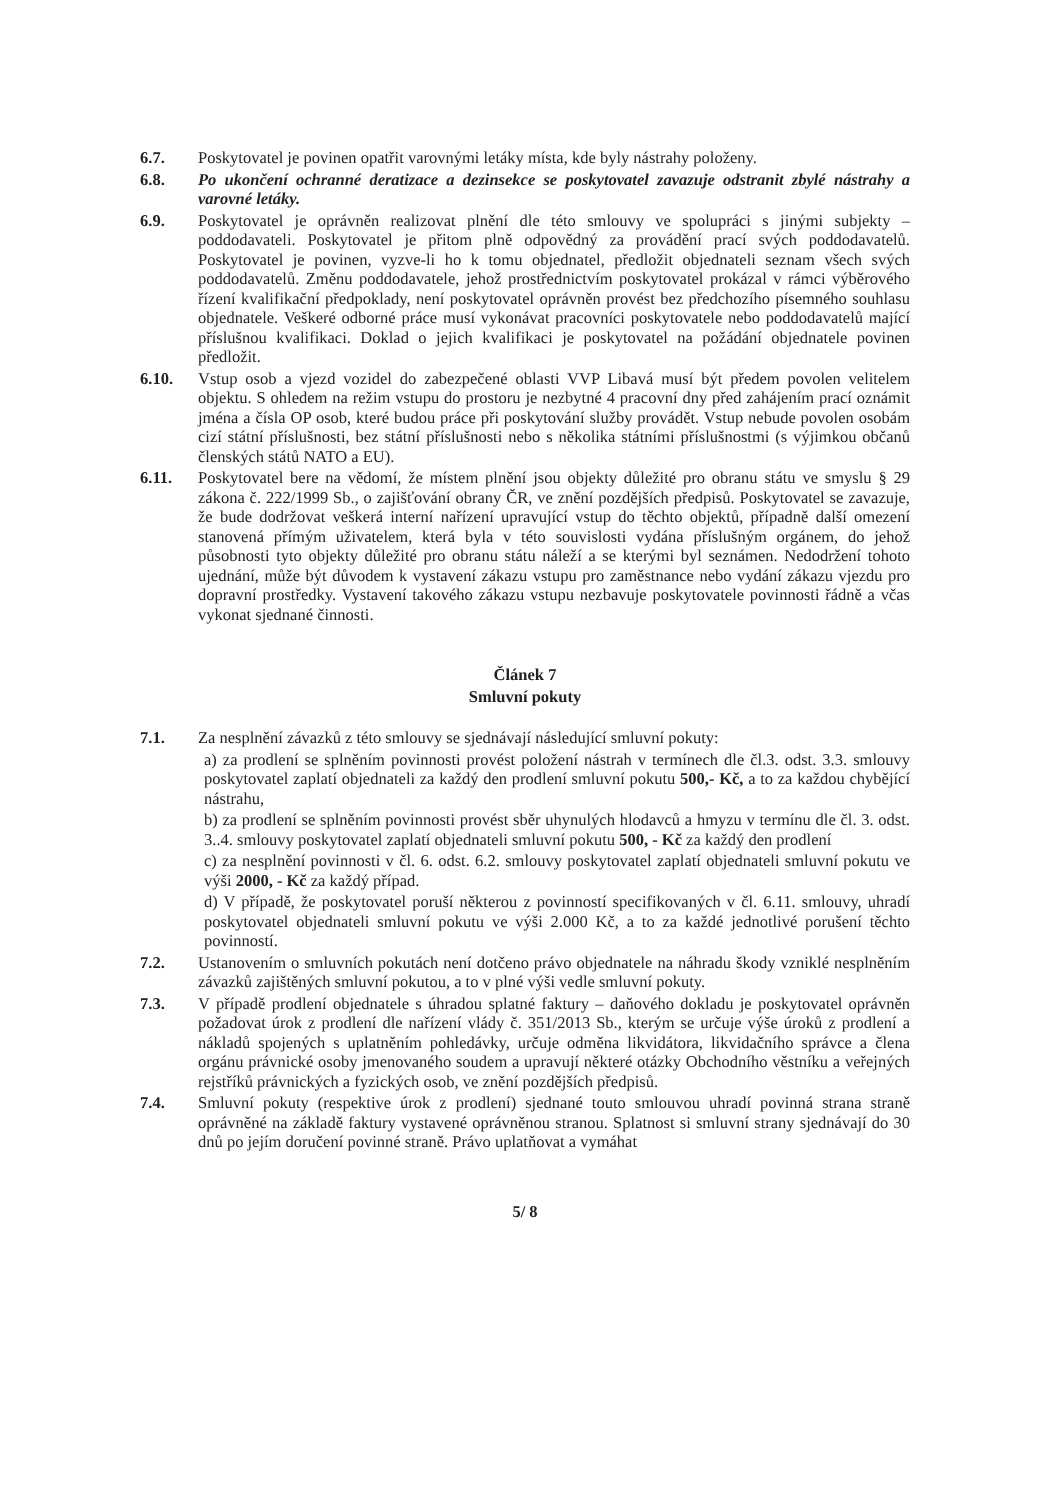6.7. Poskytovatel je povinen opatřit varovnými letáky místa, kde byly nástrahy položeny.
6.8. Po ukončení ochranné deratizace a dezinsekce se poskytovatel zavazuje odstranit zbylé nástrahy a varovné letáky.
6.9. Poskytovatel je oprávněn realizovat plnění dle této smlouvy ve spolupráci s jinými subjekty – poddodavateli. Poskytovatel je přitom plně odpovědný za provádění prací svých poddodavatelů. Poskytovatel je povinen, vyzve-li ho k tomu objednatel, předložit objednateli seznam všech svých poddodavatelů. Změnu poddodavatele, jehož prostřednictvím poskytovatel prokázal v rámci výběrového řízení kvalifikační předpoklady, není poskytovatel oprávněn provést bez předchozího písemného souhlasu objednatele. Veškeré odborné práce musí vykonávat pracovníci poskytovatele nebo poddodavatelů mající příslušnou kvalifikaci. Doklad o jejich kvalifikaci je poskytovatel na požádání objednatele povinen předložit.
6.10. Vstup osob a vjezd vozidel do zabezpečené oblasti VVP Libavá musí být předem povolen velitelem objektu. S ohledem na režim vstupu do prostoru je nezbytné 4 pracovní dny před zahájením prací oznámit jména a čísla OP osob, které budou práce při poskytování služby provádět. Vstup nebude povolen osobám cizí státní příslušnosti, bez státní příslušnosti nebo s několika státními příslušnostmi (s výjimkou občanů členských států NATO a EU).
6.11. Poskytovatel bere na vědomí, že místem plnění jsou objekty důležité pro obranu státu ve smyslu § 29 zákona č. 222/1999 Sb., o zajišťování obrany ČR, ve znění pozdějších předpisů. Poskytovatel se zavazuje, že bude dodržovat veškerá interní nařízení upravující vstup do těchto objektů, případně další omezení stanovená přímým uživatelem, která byla v této souvislosti vydána příslušným orgánem, do jehož působnosti tyto objekty důležité pro obranu státu náleží a se kterými byl seznámen. Nedodržení tohoto ujednání, může být důvodem k vystavení zákazu vstupu pro zaměstnance nebo vydání zákazu vjezdu pro dopravní prostředky. Vystavení takového zákazu vstupu nezbavuje poskytovatele povinnosti řádně a včas vykonat sjednané činnosti.
Článek 7
Smluvní pokuty
7.1. Za nesplnění závazků z této smlouvy se sjednávají následující smluvní pokuty:
a) za prodlení se splněním povinnosti provést položení nástrah v termínech dle čl.3. odst. 3.3. smlouvy poskytovatel zaplatí objednateli za každý den prodlení smluvní pokutu 500,- Kč, a to za každou chybějící nástrahu,
b) za prodlení se splněním povinnosti provést sběr uhynulých hlodavců a hmyzu v termínu dle čl. 3. odst. 3..4. smlouvy poskytovatel zaplatí objednateli smluvní pokutu 500, - Kč za každý den prodlení
c) za nesplnění povinnosti v čl. 6. odst. 6.2. smlouvy poskytovatel zaplatí objednateli smluvní pokutu ve výši 2000, - Kč za každý případ.
d) V případě, že poskytovatel poruší některou z povinností specifikovaných v čl. 6.11. smlouvy, uhradí poskytovatel objednateli smluvní pokutu ve výši 2.000 Kč, a to za každé jednotlivé porušení těchto povinností.
7.2. Ustanovením o smluvních pokutách není dotčeno právo objednatele na náhradu škody vzniklé nesplněním závazků zajištěných smluvní pokutou, a to v plné výši vedle smluvní pokuty.
7.3. V případě prodlení objednatele s úhradou splatné faktury – daňového dokladu je poskytovatel oprávněn požadovat úrok z prodlení dle nařízení vlády č. 351/2013 Sb., kterým se určuje výše úroků z prodlení a nákladů spojených s uplatněním pohledávky, určuje odměna likvidátora, likvidačního správce a člena orgánu právnické osoby jmenovaného soudem a upravují některé otázky Obchodního věstníku a veřejných rejstříků právnických a fyzických osob, ve znění pozdějších předpisů.
7.4. Smluvní pokuty (respektive úrok z prodlení) sjednané touto smlouvou uhradí povinná strana straně oprávněné na základě faktury vystavené oprávněnou stranou. Splatnost si smluvní strany sjednávají do 30 dnů po jejím doručení povinné straně. Právo uplatňovat a vymáhat
5/ 8